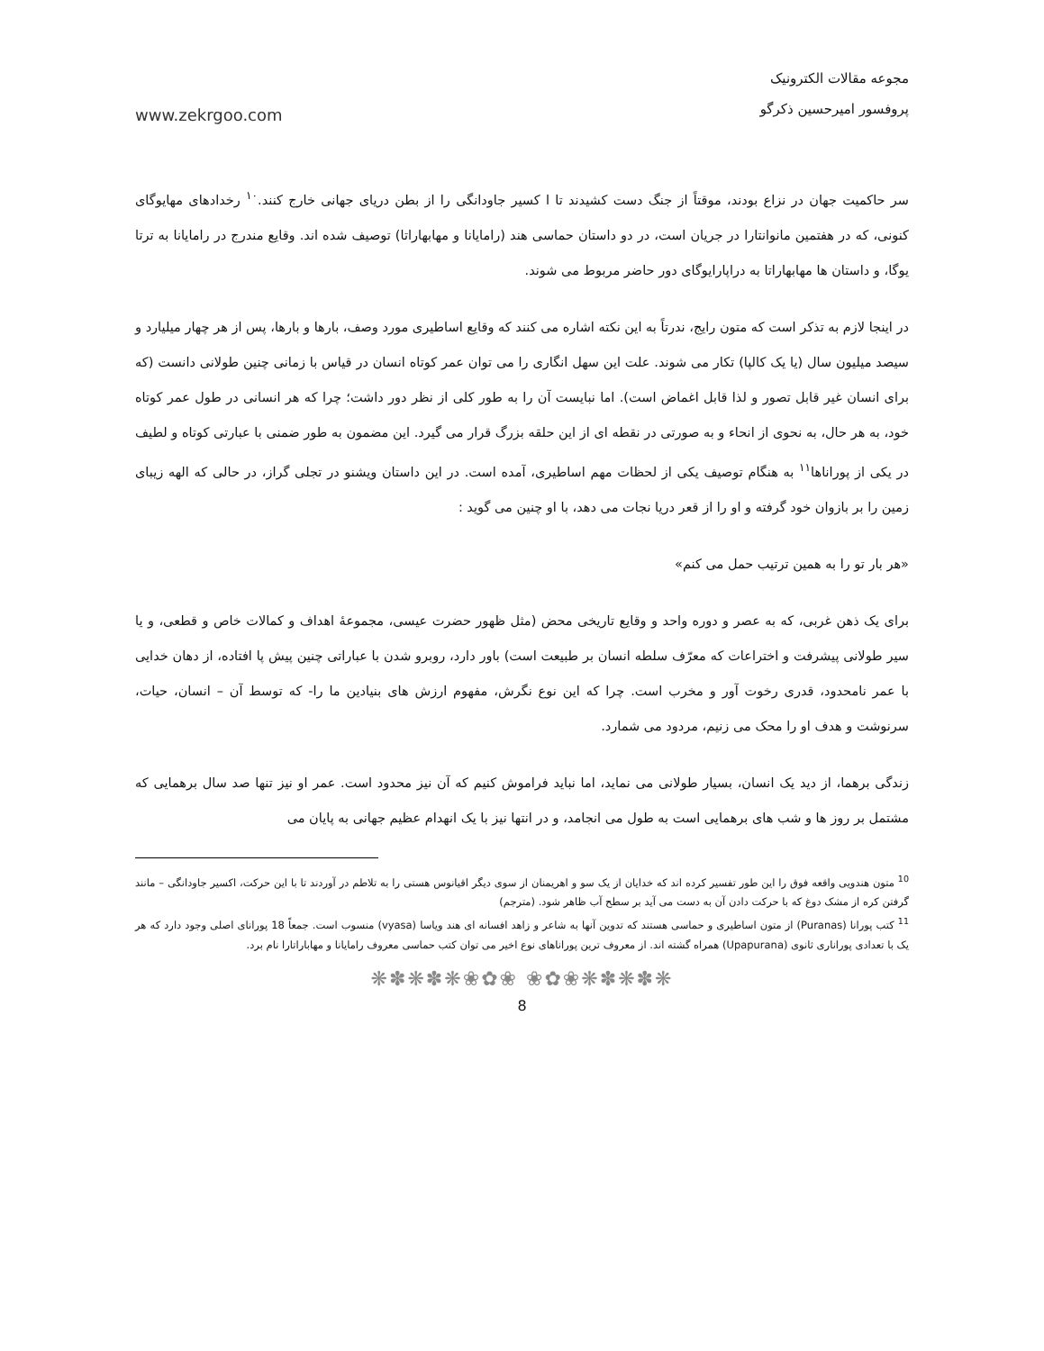www.zekrgoo.com
مجوعه مقالات الکترونیک
پروفسور امیرحسین ذکرگو
سر حاکمیت جهان در نزاع بودند، موقتاً از جنگ دست کشیدند تا ا کسیر جاودانگی را از بطن دریای جهانی خارج کنند.<sup>۱۰</sup> رخدادهای مهایوگای کنونی، که در هفتمین مانوانتارا در جریان است، در دو داستان حماسی هند (رامایانا و مهابهاراتا) توصیف شده اند. وقایع مندرج در رامایانا به ترتا یوگا، و داستان ها مهابهاراتا به دراپارایوگای دور حاضر مربوط می شوند.
در اینجا لازم به تذکر است که متون رایج، ندرتاً به این نکته اشاره می کنند که وقایع اساطیری مورد وصف، بارها و بارها، پس از هر چهار میلیارد و سیصد میلیون سال (یا یک کالپا) تکار می شوند. علت این سهل انگاری را می توان عمر کوتاه انسان در قیاس با زمانی چنین طولانی دانست (که برای انسان غیر قابل تصور و لذا قابل اغماض است). اما نبایست آن را به طور کلی از نظر دور داشت؛ چرا که هر انسانی در طول عمر کوتاه خود، به هر حال، به نحوی از انحاء و به صورتی در نقطه ای از این حلقه بزرگ قرار می گیرد. این مضمون به طور ضمنی با عبارتی کوتاه و لطیف در یکی از پوراناها<sup>۱۱</sup> به هنگام توصیف یکی از لحظات مهم اساطیری، آمده است. در این داستان ویشنو در تجلی گراز، در حالی که الهه زیبای زمین را بر بازوان خود گرفته و او را از قعر دریا نجات می دهد، با او چنین می گوید :
«هر بار تو را به همین ترتیب حمل می کنم»
برای یک ذهن غربی، که به عصر و دوره واحد و وقایع تاریخی محض (مثل ظهور حضرت عیسی، مجموعهٔ اهداف و کمالات خاص و قطعی، و یا سیر طولانی پیشرفت و اختراعات که معرّف سلطه انسان بر طبیعت است) باور دارد، روبرو شدن با عباراتی چنین پیش پا افتاده، از دهان خدایی با عمر نامحدود، قدری رخوت آور و مخرب است. چرا که این نوع نگرش، مفهوم ارزش های بنیادین ما را- که توسط آن – انسان، حیات، سرنوشت و هدف او را محک می زنیم، مردود می شمارد.
زندگی برهما، از دید یک انسان، بسیار طولانی می نماید، اما نباید فراموش کنیم که آن نیز محدود است. عمر او نیز تنها صد سال برهمایی که مشتمل بر روز ها و شب های برهمایی است به طول می انجامد، و در انتها نیز با یک انهدام عظیم جهانی به پایان می
<sup>10</sup> متون هندویی واقعه فوق را این طور تفسیر کرده اند که خدایان از یک سو و اهریمنان از سوی دیگر اقیانوس هستی را به تلاطم در آوردند تا با این حرکت، اکسیر جاودانگی – مانند گرفتن کره از مشک دوغ که با حرکت دادن آن به دست می آید بر سطح آب ظاهر شود. (مترجم)
<sup>11</sup> کتب پورانا (Puranas) از متون اساطیری و حماسی هستند که تدوین آنها به شاعر و زاهد افسانه ای هند ویاسا (vyasa) منسوب است. جمعاً 18 پورانای اصلی وجود دارد که هر یک با تعدادی پوراناری ثانوی (Upapurana) همراه گشته اند. از معروف ترین پوراناهای نوع اخیر می توان کتب حماسی معروف رامایانا و مهاباراتارا نام برد.
❋✽❋✽❋❀✿❀ ❀✿❀❋✽❋✽❋
8